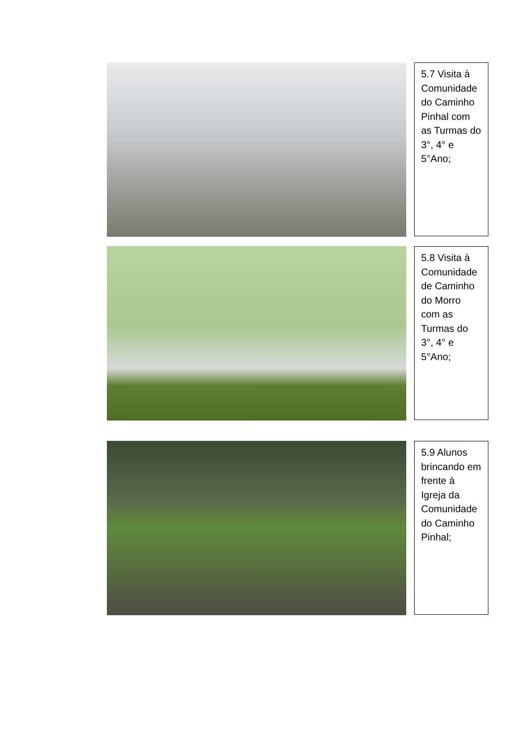5.7 Visita à Comunidade do Caminho Pinhal com as Turmas do 3°, 4° e 5°Ano;
5.8 Visita à Comunidade de Caminho do Morro com as Turmas do 3°, 4° e 5°Ano;
5.9 Alunos brincando em frente à Igreja da Comunidade do Caminho Pinhal;